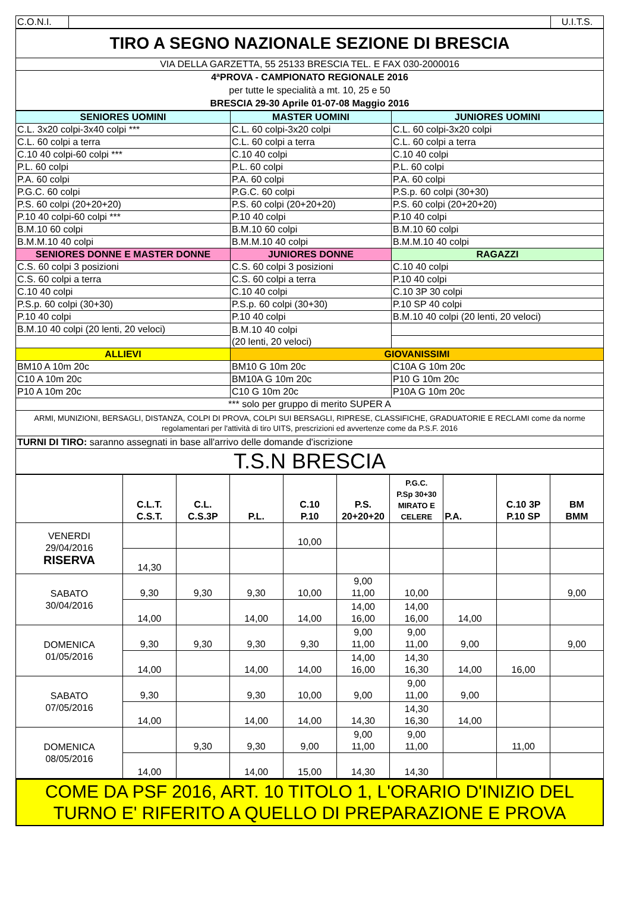| C.O.N.I. | | U.I.T.S. |
| TIRO A SEGNO NAZIONALE SEZIONE DI BRESCIA |
| VIA DELLA GARZETTA, 55 25133 BRESCIA TEL. E FAX 030-2000016 |
| 4ªPROVA - CAMPIONATO REGIONALE 2016 per tutte le specialità a mt. 10, 25 e 50 BRESCIA 29-30 Aprile 01-07-08 Maggio 2016 |
| SENIORES UOMINI | MASTER UOMINI | JUNIORES UOMINI |
| --- | --- | --- |
| C.L. 3x20 colpi-3x40 colpi *** | C.L. 60 colpi-3x20 colpi | C.L. 60 colpi-3x20 colpi |
| C.L. 60 colpi a terra | C.L. 60 colpi a terra | C.L. 60 colpi a terra |
| C.10 40 colpi-60 colpi *** | C.10 40 colpi | C.10 40 colpi |
| P.L. 60 colpi | P.L. 60 colpi | P.L. 60 colpi |
| P.A. 60 colpi | P.A. 60 colpi | P.A. 60 colpi |
| P.G.C. 60 colpi | P.G.C. 60 colpi | P.S.p. 60 colpi (30+30) |
| P.S. 60 colpi (20+20+20) | P.S. 60 colpi (20+20+20) | P.S. 60 colpi (20+20+20) |
| P.10 40 colpi-60 colpi *** | P.10 40 colpi | P.10 40 colpi |
| B.M.10 60 colpi | B.M.10 60 colpi | B.M.10 60 colpi |
| B.M.M.10 40 colpi | B.M.M.10 40 colpi | B.M.M.10 40 colpi |
| SENIORES DONNE E MASTER DONNE | JUNIORES DONNE | RAGAZZI |
| C.S. 60 colpi 3 posizioni | C.S. 60 colpi 3 posizioni | C.10 40 colpi |
| C.S. 60 colpi a terra | C.S. 60 colpi a terra | P.10 40 colpi |
| C.10 40 colpi | C.10 40 colpi | C.10 3P 30 colpi |
| P.S.p. 60 colpi (30+30) | P.S.p. 60 colpi (30+30) | P.10 SP 40 colpi |
| P.10 40 colpi | P.10 40 colpi | B.M.10 40 colpi (20 lenti, 20 veloci) |
| B.M.10 40 colpi (20 lenti, 20 veloci) | B.M.10 40 colpi (20 lenti, 20 veloci) | |
| ALLIEVI | GIOVANISSIMI | |
| BM10 A 10m 20c | BM10 G 10m 20c | C10A G 10m 20c |
| C10 A 10m 20c | BM10A G 10m 20c | P10 G 10m 20c |
| P10 A 10m 20c | C10 G 10m 20c | P10A G 10m 20c |
| *** solo per gruppo di merito SUPER A | | |
| ARMI, MUNIZIONI, BERSAGLI, DISTANZA, COLPI DI PROVA, COLPI SUI BERSAGLI, RIPRESE, CLASSIFICHE, GRADUATORIE E RECLAMI come da norme regolamentari per l'attività di tiro UITS, prescrizioni ed avvertenze come da P.S.F. 2016 | | |
| TURNI DI TIRO: saranno assegnati in base all'arrivo delle domande d'iscrizione | | |
| T.S.N BRESCIA | | |
| | C.L.T. C.S.T. | C.L. C.S.3P | P.L. | C.10 P.10 | P.S. 20+20+20 | P.G.C. P.Sp 30+30 MIRATO E CELERE | P.A. | C.10 3P P.10 SP | BM BMM |
| VENERDI 29/04/2016 RISERVA | | | | 10,00 | | | | | |
| | 14,30 | | | | | | | | |
| SABATO 30/04/2016 | 9,30 | 9,30 | 9,30 | 10,00 | 9,00 11,00 | 10,00 | | | 9,00 |
| | 14,00 | | 14,00 | 14,00 | 14,00 16,00 | 14,00 16,00 | 14,00 | | |
| DOMENICA 01/05/2016 | 9,30 | 9,30 | 9,30 | 9,30 | 9,00 11,00 | 9,00 11,00 | 9,00 | | 9,00 |
| | 14,00 | | 14,00 | 14,00 | 14,00 16,00 | 14,30 16,30 | 14,00 | 16,00 | |
| SABATO 07/05/2016 | 9,30 | | 9,30 | 10,00 | 9,00 | 9,00 11,00 | 9,00 | | |
| | 14,00 | | 14,00 | 14,00 | 14,30 | 14,30 16,30 | 14,00 | | |
| DOMENICA 08/05/2016 | | 9,30 | 9,30 | 9,00 | 9,00 11,00 | 9,00 11,00 | | 11,00 | |
| | 14,00 | | 14,00 | 15,00 | 14,30 | 14,30 | | | |
COME DA PSF 2016, ART. 10 TITOLO 1, L'ORARIO D'INIZIO DEL TURNO E' RIFERITO A QUELLO DI PREPARAZIONE E PROVA